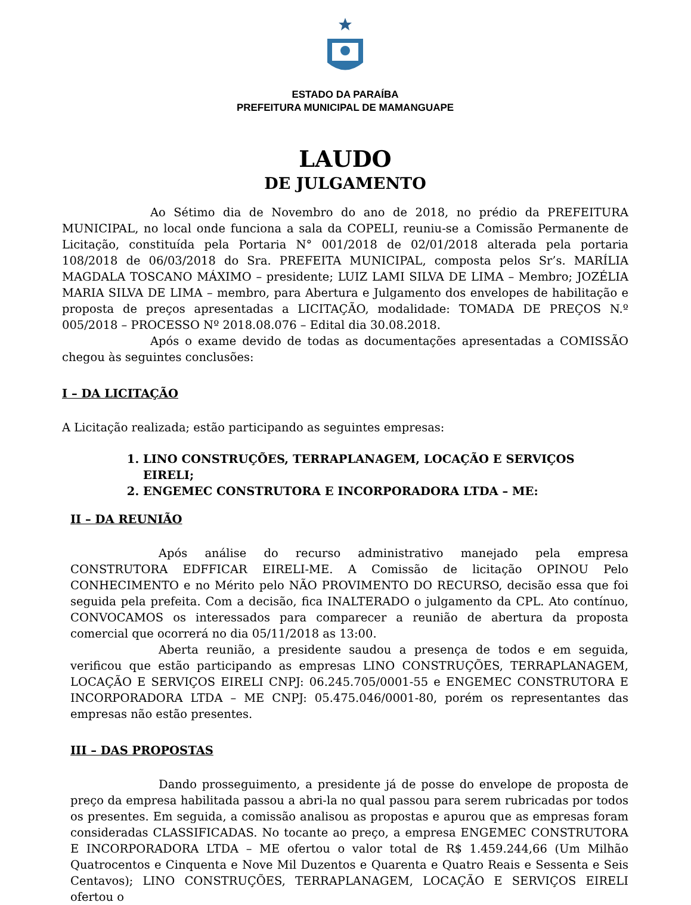ESTADO DA PARAÍBA
PREFEITURA MUNICIPAL DE MAMANGUAPE
LAUDO
DE JULGAMENTO
Ao Sétimo dia de Novembro do ano de 2018, no prédio da PREFEITURA MUNICIPAL, no local onde funciona a sala da COPELI, reuniu-se a Comissão Permanente de Licitação, constituída pela Portaria N° 001/2018 de 02/01/2018 alterada pela portaria 108/2018 de 06/03/2018 do Sra. PREFEITA MUNICIPAL, composta pelos Sr’s. MARÍLIA MAGDALA TOSCANO MÁXIMO – presidente; LUIZ LAMI SILVA DE LIMA – Membro; JOZÉLIA MARIA SILVA DE LIMA – membro, para Abertura e Julgamento dos envelopes de habilitação e proposta de preços apresentadas a LICITAÇÃO, modalidade: TOMADA DE PREÇOS N.º 005/2018 – PROCESSO Nº 2018.08.076 – Edital dia 30.08.2018.
Após o exame devido de todas as documentações apresentadas a COMISSÃO chegou às seguintes conclusões:
I – DA LICITAÇÃO
A Licitação realizada; estão participando as seguintes empresas:
1. LINO CONSTRUÇÕES, TERRAPLANAGEM, LOCAÇÃO E SERVIÇOS EIRELI;
2. ENGEMEC CONSTRUTORA E INCORPORADORA LTDA – ME:
II – DA REUNIÃO
Após análise do recurso administrativo manejado pela empresa CONSTRUTORA EDFFICAR EIRELI-ME. A Comissão de licitação OPINOU Pelo CONHECIMENTO e no Mérito pelo NÃO PROVIMENTO DO RECURSO, decisão essa que foi seguida pela prefeita. Com a decisão, fica INALTERADO o julgamento da CPL. Ato contínuo, CONVOCAMOS os interessados para comparecer a reunião de abertura da proposta comercial que ocorrerá no dia 05/11/2018 as 13:00.
Aberta reunião, a presidente saudou a presença de todos e em seguida, verificou que estão participando as empresas LINO CONSTRUÇÕES, TERRAPLANAGEM, LOCAÇÃO E SERVIÇOS EIRELI CNPJ: 06.245.705/0001-55 e ENGEMEC CONSTRUTORA E INCORPORADORA LTDA – ME CNPJ: 05.475.046/0001-80, porém os representantes das empresas não estão presentes.
III – DAS PROPOSTAS
Dando prosseguimento, a presidente já de posse do envelope de proposta de preço da empresa habilitada passou a abri-la no qual passou para serem rubricadas por todos os presentes. Em seguida, a comissão analisou as propostas e apurou que as empresas foram consideradas CLASSIFICADAS. No tocante ao preço, a empresa ENGEMEC CONSTRUTORA E INCORPORADORA LTDA – ME ofertou o valor total de R$ 1.459.244,66 (Um Milhão Quatrocentos e Cinquenta e Nove Mil Duzentos e Quarenta e Quatro Reais e Sessenta e Seis Centavos); LINO CONSTRUÇÕES, TERRAPLANAGEM, LOCAÇÃO E SERVIÇOS EIRELI ofertou o